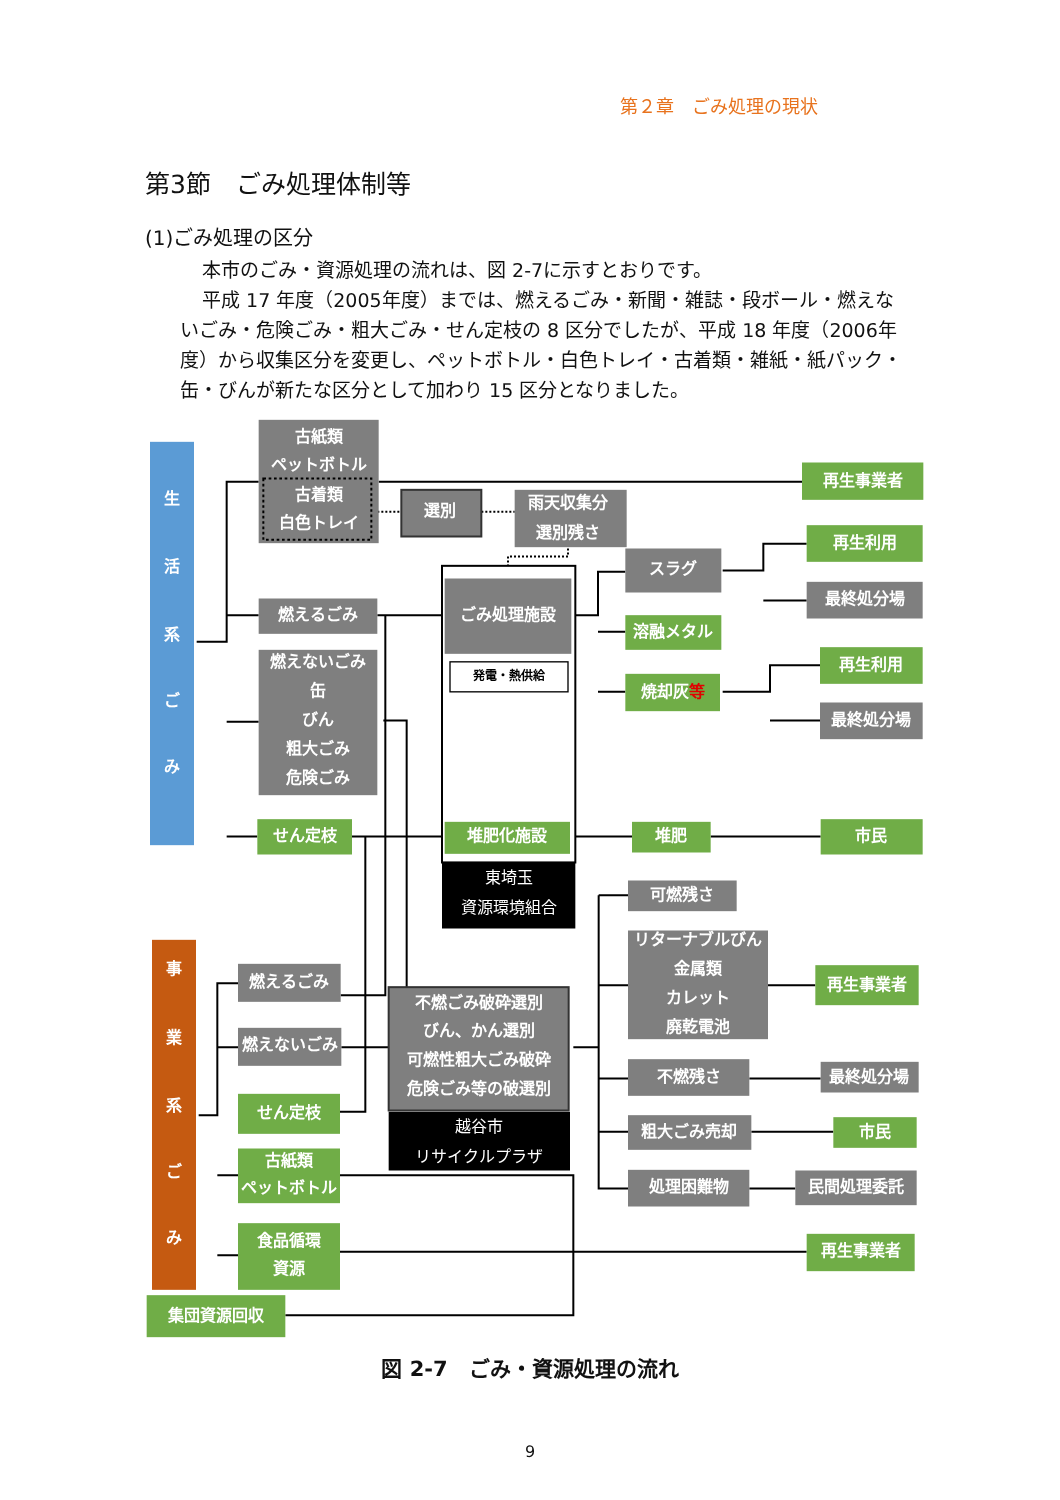第２章　ごみ処理の現状
第3節　ごみ処理体制等
(1)ごみ処理の区分
本市のごみ・資源処理の流れは、図 2-7に示すとおりです。
平成 17 年度（2005年度）までは、燃えるごみ・新聞・雑誌・段ボール・燃えないごみ・危険ごみ・粗大ごみ・せん定枝の 8 区分でしたが、平成 18 年度（2006年度）から収集区分を変更し、ペットボトル・白色トレイ・古着類・雑紙・紙パック・缶・びんが新たな区分として加わり 15 区分となりました。
生
活
系
ご
み
古紙類
ペットボトル
古着類
白色トレイ
選別
雨天収集分
選別残さ
ごみ処理施設
発電・熱供給
堆肥化施設
東埼玉
資源環境組合
燃えるごみ
燃えないごみ
缶
びん
粗大ごみ
危険ごみ
せん定枝
再生事業者
スラグ
溶融メタル
焼却灰等
再生利用
最終処分場
再生利用
最終処分場
堆肥
市民
事
業
系
ご
み
燃えるごみ
燃えないごみ
せん定枝
古紙類
ペットボトル
食品循環
資源
不燃ごみ破砕選別
びん、かん選別
可燃性粗大ごみ破砕
危険ごみ等の破選別
越谷市
リサイクルプラザ
可燃残さ
リターナブルびん
金属類
カレット
廃乾電池
再生事業者
不燃残さ
最終処分場
粗大ごみ売却
市民
処理困難物
民間処理委託
再生事業者
集団資源回収
図 2-7　ごみ・資源処理の流れ
9